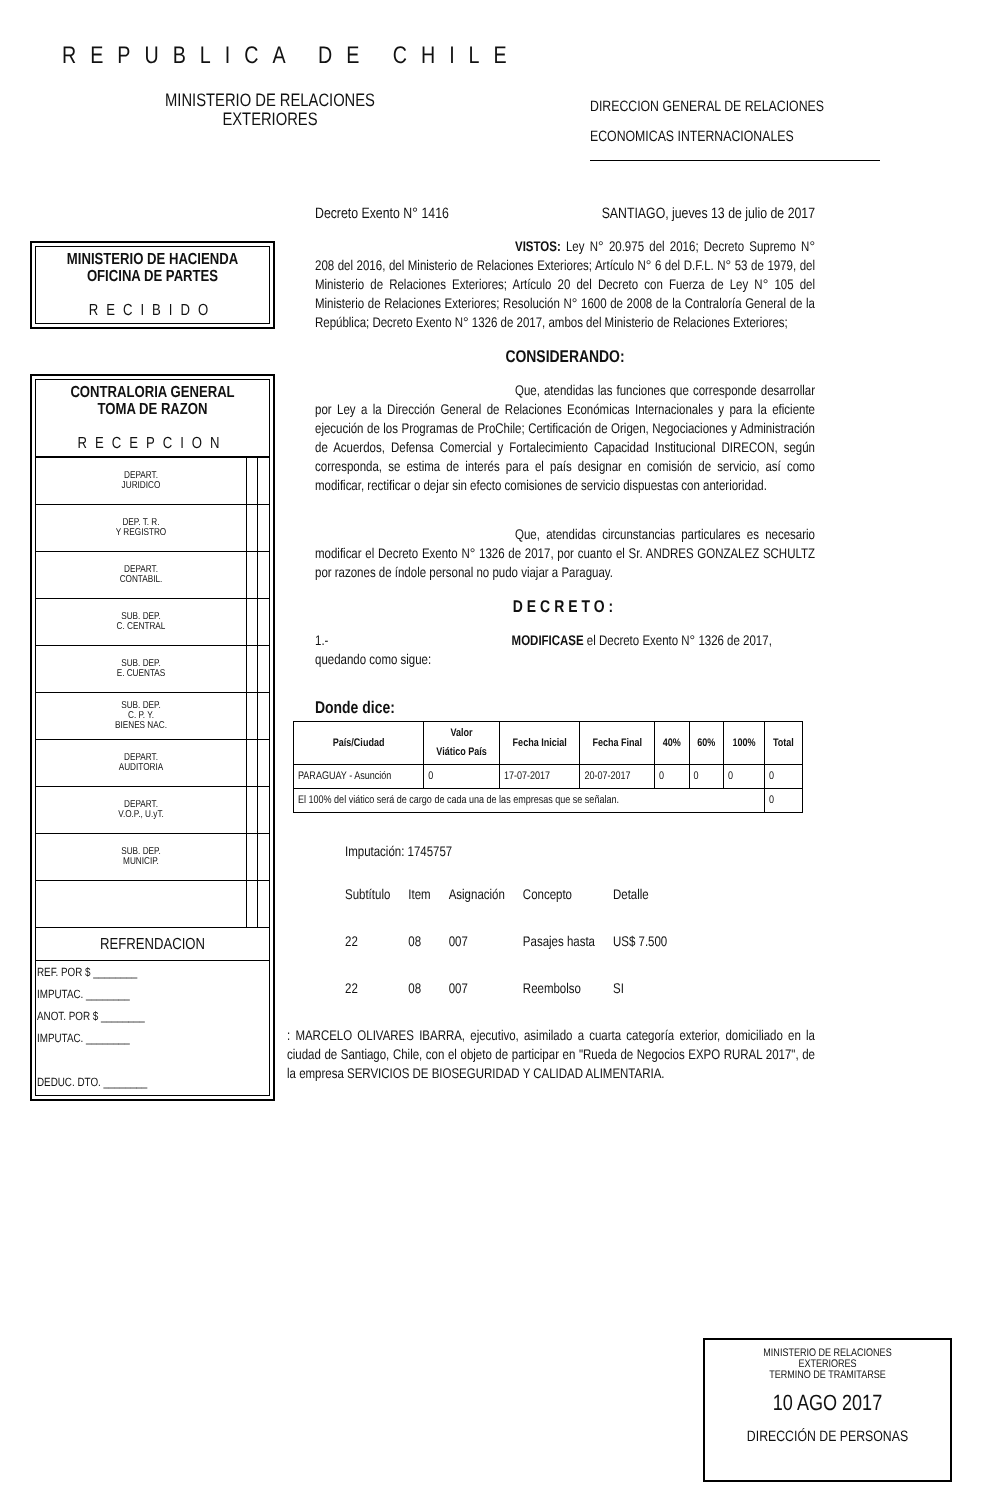REPUBLICA DE CHILE
MINISTERIO DE RELACIONES
EXTERIORES
DIRECCION GENERAL DE RELACIONES
ECONOMICAS INTERNACIONALES
MINISTERIO DE HACIENDA
OFICINA DE PARTES
RECIBIDO
CONTRALORIA GENERAL
TOMA DE RAZON
RECEPCION
| DEPART. JURIDICO | | |
| DEP. T. R. Y REGISTRO | | |
| DEPART. CONTABIL. | | |
| SUB. DEP. C. CENTRAL | | |
| SUB. DEP. E. CUENTAS | | |
| SUB. DEP. C. P. Y. BIENES NAC. | | |
| DEPART. AUDITORIA | | |
| DEPART. V.O.P., U.yT. | | |
| SUB. DEP. MUNICIP. | | |
| REFRENDACION | | |
| REF. POR $ ________ IMPUTAC. ________ ANOT. POR $ ________ IMPUTAC. ________ DEDUC. DTO. ________ | | |
Decreto Exento N° 1416 SANTIAGO, jueves 13 de julio de 2017
VISTOS: Ley N° 20.975 del 2016; Decreto Supremo N° 208 del 2016, del Ministerio de Relaciones Exteriores; Artículo N° 6 del D.F.L. N° 53 de 1979, del Ministerio de Relaciones Exteriores; Artículo 20 del Decreto con Fuerza de Ley N° 105 del Ministerio de Relaciones Exteriores; Resolución N° 1600 de 2008 de la Contraloría General de la República; Decreto Exento N° 1326 de 2017, ambos del Ministerio de Relaciones Exteriores;
CONSIDERANDO:
Que, atendidas las funciones que corresponde desarrollar por Ley a la Dirección General de Relaciones Económicas Internacionales y para la eficiente ejecución de los Programas de ProChile; Certificación de Origen, Negociaciones y Administración de Acuerdos, Defensa Comercial y Fortalecimiento Capacidad Institucional DIRECON, según corresponda, se estima de interés para el país designar en comisión de servicio, así como modificar, rectificar o dejar sin efecto comisiones de servicio dispuestas con anterioridad.
Que, atendidas circunstancias particulares es necesario modificar el Decreto Exento N° 1326 de 2017, por cuanto el Sr. ANDRES GONZALEZ SCHULTZ por razones de índole personal no pudo viajar a Paraguay.
DECRETO:
1.- MODIFICASE el Decreto Exento N° 1326 de 2017,
quedando como sigue:
Donde dice:
| País/Ciudad | Valor Viático País | Fecha Inicial | Fecha Final | 40% | 60% | 100% | Total |
| --- | --- | --- | --- | --- | --- | --- | --- |
| PARAGUAY - Asunción | 0 | 17-07-2017 | 20-07-2017 | 0 | 0 | 0 | 0 |
| El 100% del viático será de cargo de cada una de las empresas que se señalan. | | | | | | | 0 |
Imputación: 1745757
| Subtítulo | Item | Asignación | Concepto | Detalle |
| 22 | 08 | 007 | Pasajes hasta | US$ 7.500 |
| 22 | 08 | 007 | Reembolso | SI |
: MARCELO OLIVARES IBARRA, ejecutivo, asimilado a cuarta categoría exterior, domiciliado en la ciudad de Santiago, Chile, con el objeto de participar en "Rueda de Negocios EXPO RURAL 2017", de la empresa SERVICIOS DE BIOSEGURIDAD Y CALIDAD ALIMENTARIA.
MINISTERIO DE RELACIONES
EXTERIORES
TERMINO DE TRAMITARSE
10 AGO 2017
DIRECCIÓN DE PERSONAS